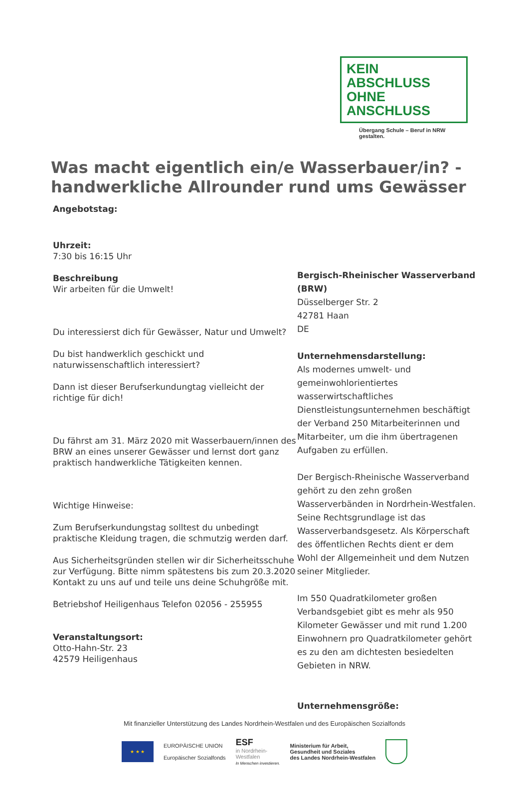KEIN ABSCHLUSS
OHNE ANSCHLUSS
Übergang Schule – Beruf in NRW gestalten.
Was macht eigentlich ein/e Wasserbauer/in? - handwerkliche Allrounder rund ums Gewässer
Angebotstag:
Uhrzeit:
7:30 bis 16:15 Uhr
Beschreibung
Wir arbeiten für die Umwelt!
Du interessierst dich für Gewässer, Natur und Umwelt?
Du bist handwerklich geschickt und naturwissenschaftlich interessiert?
Dann ist dieser Berufserkundungtag vielleicht der richtige für dich!
Du fährst am 31. März 2020 mit Wasserbauern/innen des BRW an eines unserer Gewässer und lernst dort ganz praktisch handwerkliche Tätigkeiten kennen.
Wichtige Hinweise:
Zum Berufserkundungstag solltest du unbedingt praktische Kleidung tragen, die schmutzig werden darf.
Aus Sicherheitsgründen stellen wir dir Sicherheitsschuhe zur Verfügung. Bitte nimm spätestens bis zum 20.3.2020 Kontakt zu uns auf und teile uns deine Schuhgröße mit.
Betriebshof Heiligenhaus Telefon 02056 - 255955
Veranstaltungsort:
Otto-Hahn-Str. 23
42579 Heiligenhaus
Bergisch-Rheinischer Wasserverband (BRW)
Düsselberger Str. 2
42781 Haan
DE
Unternehmensdarstellung:
Als modernes umwelt- und gemeinwohlorientiertes wasserwirtschaftliches Dienstleistungsunternehmen beschäftigt der Verband 250 Mitarbeiterinnen und Mitarbeiter, um die ihm übertragenen Aufgaben zu erfüllen.
Der Bergisch-Rheinische Wasserverband gehört zu den zehn großen Wasserverbänden in Nordrhein-Westfalen. Seine Rechtsgrundlage ist das Wasserverbandsgesetz. Als Körperschaft des öffentlichen Rechts dient er dem Wohl der Allgemeinheit und dem Nutzen seiner Mitglieder.
Im 550 Quadratkilometer großen Verbandsgebiet gibt es mehr als 950 Kilometer Gewässer und mit rund 1.200 Einwohnern pro Quadratkilometer gehört es zu den am dichtesten besiedelten Gebieten in NRW.
Unternehmensgröße:
Mit finanzieller Unterstützung des Landes Nordrhein-Westfalen und des Europäischen Sozialfonds
★ ★ ★
EUROPÄISCHE UNION
Europäischer Sozialfonds
ESF
in Nordrhein-
Westfalen
In Menschen investieren.
Ministerium für Arbeit,
Gesundheit und Soziales
des Landes Nordrhein-Westfalen